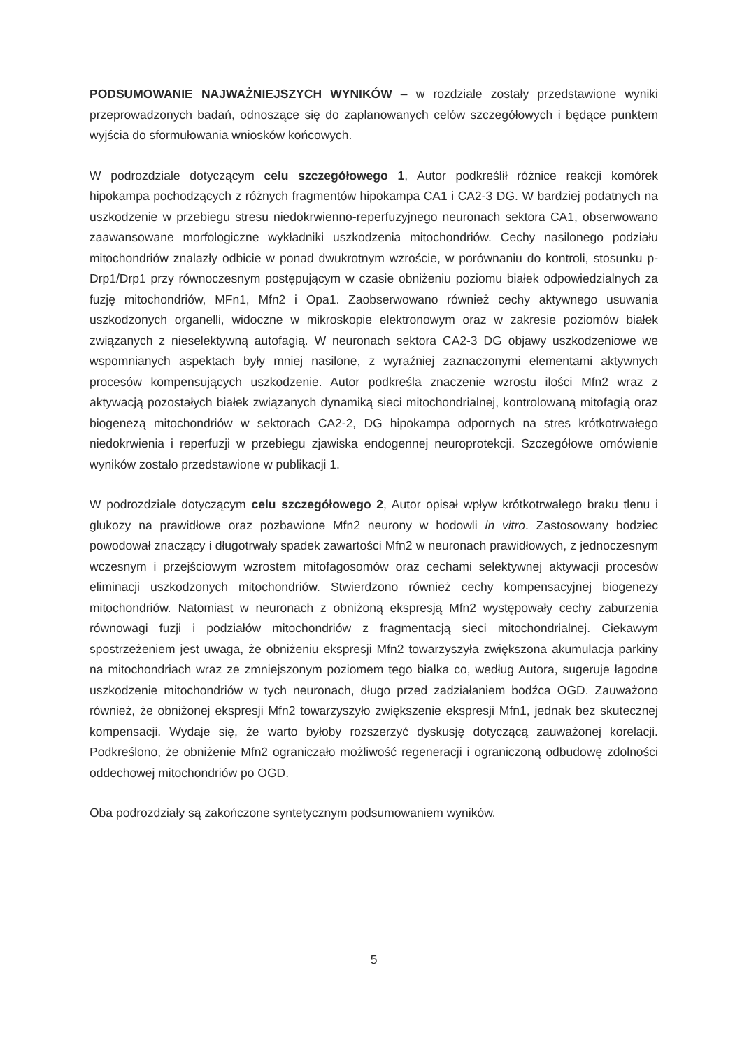PODSUMOWANIE NAJWAŻNIEJSZYCH WYNIKÓW – w rozdziale zostały przedstawione wyniki przeprowadzonych badań, odnoszące się do zaplanowanych celów szczegółowych i będące punktem wyjścia do sformułowania wniosków końcowych.
W podrozdziale dotyczącym celu szczegółowego 1, Autor podkreślił różnice reakcji komórek hipokampa pochodzących z różnych fragmentów hipokampa CA1 i CA2-3 DG. W bardziej podatnych na uszkodzenie w przebiegu stresu niedokrwienno-reperfuzyjnego neuronach sektora CA1, obserwowano zaawansowane morfologiczne wykładniki uszkodzenia mitochondriów. Cechy nasilonego podziału mitochondriów znalazły odbicie w ponad dwukrotnym wzroście, w porównaniu do kontroli, stosunku p-Drp1/Drp1 przy równoczesnym postępującym w czasie obniżeniu poziomu białek odpowiedzialnych za fuzję mitochondriów, MFn1, Mfn2 i Opa1. Zaobserwowano również cechy aktywnego usuwania uszkodzonych organelli, widoczne w mikroskopie elektronowym oraz w zakresie poziomów białek związanych z nieselektywną autofagią. W neuronach sektora CA2-3 DG objawy uszkodzeniowe we wspomnianych aspektach były mniej nasilone, z wyraźniej zaznaczonymi elementami aktywnych procesów kompensujących uszkodzenie. Autor podkreśla znaczenie wzrostu ilości Mfn2 wraz z aktywacją pozostałych białek związanych dynamiką sieci mitochondrialnej, kontrolowaną mitofagią oraz biogenezą mitochondriów w sektorach CA2-2, DG hipokampa odpornych na stres krótkotrwałego niedokrwienia i reperfuzji w przebiegu zjawiska endogennej neuroprotekcji. Szczegółowe omówienie wyników zostało przedstawione w publikacji 1.
W podrozdziale dotyczącym celu szczegółowego 2, Autor opisał wpływ krótkotrwałego braku tlenu i glukozy na prawidłowe oraz pozbawione Mfn2 neurony w hodowli in vitro. Zastosowany bodziec powodował znaczący i długotrwały spadek zawartości Mfn2 w neuronach prawidłowych, z jednoczesnym wczesnym i przejściowym wzrostem mitofagosomów oraz cechami selektywnej aktywacji procesów eliminacji uszkodzonych mitochondriów. Stwierdzono również cechy kompensacyjnej biogenezy mitochondriów. Natomiast w neuronach z obniżoną ekspresją Mfn2 występowały cechy zaburzenia równowagi fuzji i podziałów mitochondriów z fragmentacją sieci mitochondrialnej. Ciekawym spostrzeżeniem jest uwaga, że obniżeniu ekspresji Mfn2 towarzyszyła zwiększona akumulacja parkiny na mitochondriach wraz ze zmniejszonym poziomem tego białka co, według Autora, sugeruje łagodne uszkodzenie mitochondriów w tych neuronach, długo przed zadziałaniem bodźca OGD. Zauważono również, że obniżonej ekspresji Mfn2 towarzyszyło zwiększenie ekspresji Mfn1, jednak bez skutecznej kompensacji. Wydaje się, że warto byłoby rozszerzyć dyskusję dotyczącą zauważonej korelacji. Podkreślono, że obniżenie Mfn2 ograniczało możliwość regeneracji i ograniczoną odbudowę zdolności oddechowej mitochondriów po OGD.
Oba podrozdziały są zakończone syntetycznym podsumowaniem wyników.
5